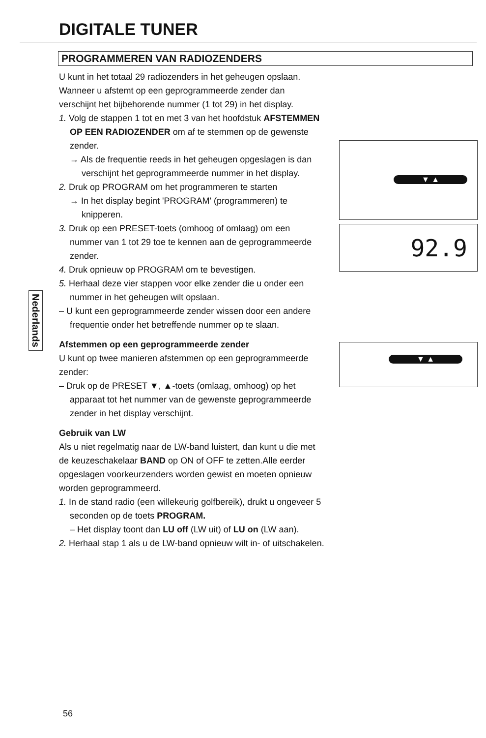DIGITALE TUNER
PROGRAMMEREN VAN RADIOZENDERS
U kunt in het totaal 29 radiozenders in het geheugen opslaan. Wanneer u afstemt op een geprogrammeerde zender dan verschijnt het bijbehorende nummer (1 tot 29) in het display.
1. Volg de stappen 1 tot en met 3 van het hoofdstuk AFSTEMMEN OP EEN RADIOZENDER om af te stemmen op de gewenste zender.
→ Als de frequentie reeds in het geheugen opgeslagen is dan verschijnt het geprogrammeerde nummer in het display.
2. Druk op PROGRAM om het programmeren te starten
→ In het display begint 'PROGRAM' (programmeren) te knipperen.
3. Druk op een PRESET-toets (omhoog of omlaag) om een nummer van 1 tot 29 toe te kennen aan de geprogrammeerde zender.
4. Druk opnieuw op PROGRAM om te bevestigen.
5. Herhaal deze vier stappen voor elke zender die u onder een nummer in het geheugen wilt opslaan.
– U kunt een geprogrammeerde zender wissen door een andere frequentie onder het betreffende nummer op te slaan.
Afstemmen op een geprogrammeerde zender
U kunt op twee manieren afstemmen op een geprogrammeerde zender:
– Druk op de PRESET ▼, ▲-toets (omlaag, omhoog) op het apparaat tot het nummer van de gewenste geprogrammeerde zender in het display verschijnt.
Gebruik van LW
Als u niet regelmatig naar de LW-band luistert, dan kunt u die met de keuzeschakelaar BAND op ON of OFF te zetten.Alle eerder opgeslagen voorkeurzenders worden gewist en moeten opnieuw worden geprogrammeerd.
1. In de stand radio (een willekeurig golfbereik), drukt u ongeveer 5 seconden op de toets PROGRAM.
– Het display toont dan LU off (LW uit) of LU on (LW aan).
2. Herhaal stap 1 als u de LW-band opnieuw wilt in- of uitschakelen.
▼ ▲
92.9
▼ ▲
Nederlands
56